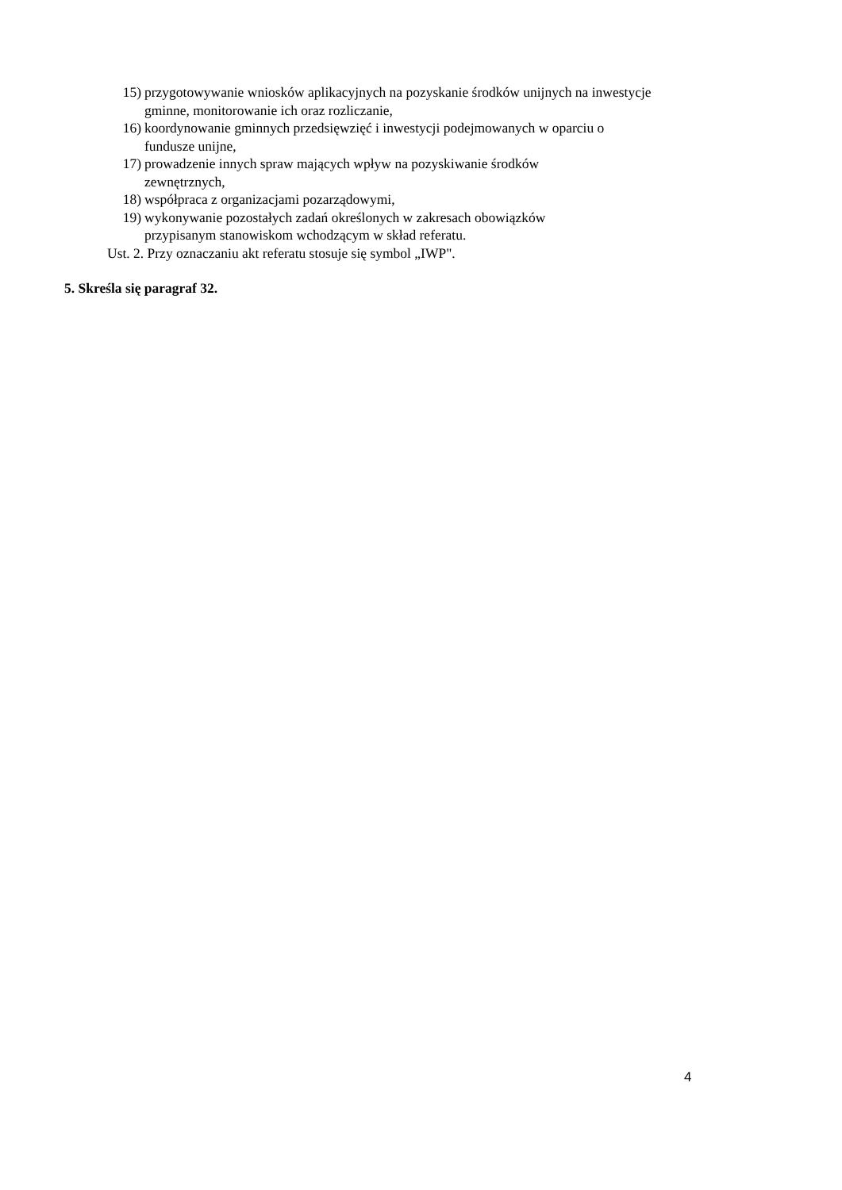15) przygotowywanie wniosków aplikacyjnych na pozyskanie środków unijnych na inwestycje gminne, monitorowanie ich oraz rozliczanie,
16) koordynowanie gminnych przedsięwzięć i inwestycji podejmowanych w oparciu o fundusze unijne,
17) prowadzenie innych spraw mających wpływ na pozyskiwanie środków
zewnętrznych,
18) współpraca z organizacjami pozarządowymi,
19) wykonywanie pozostałych zadań określonych w zakresach obowiązków
przypisanym stanowiskom wchodzącym w skład referatu.
Ust. 2. Przy oznaczaniu akt referatu stosuje się symbol „IWP".
5. Skreśla się paragraf 32.
4